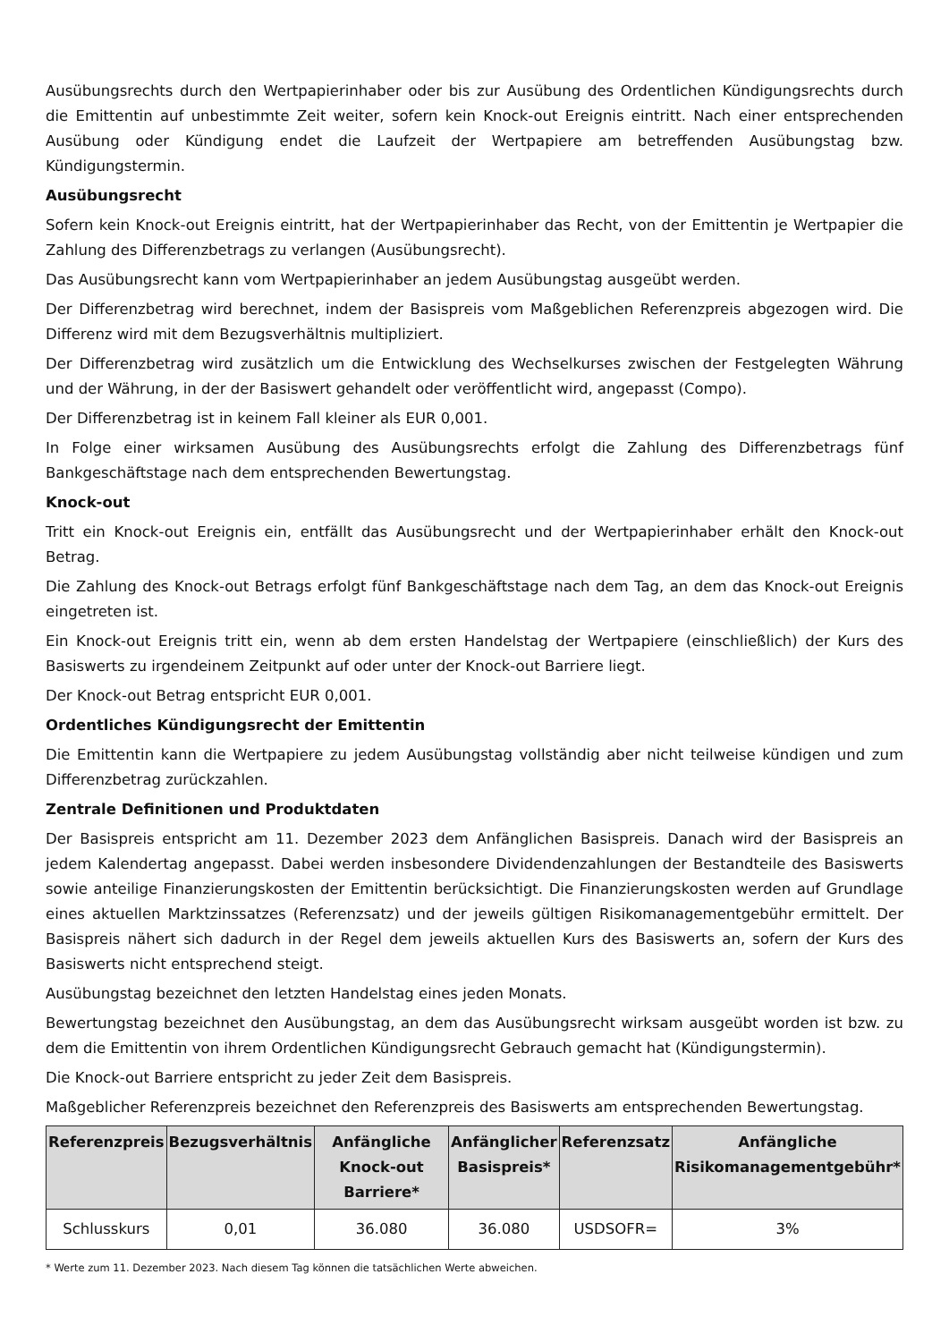Ausübungsrechts durch den Wertpapierinhaber oder bis zur Ausübung des Ordentlichen Kündigungsrechts durch die Emittentin auf unbestimmte Zeit weiter, sofern kein Knock-out Ereignis eintritt. Nach einer entsprechenden Ausübung oder Kündigung endet die Laufzeit der Wertpapiere am betreffenden Ausübungstag bzw. Kündigungstermin.
Ausübungsrecht
Sofern kein Knock-out Ereignis eintritt, hat der Wertpapierinhaber das Recht, von der Emittentin je Wertpapier die Zahlung des Differenzbetrags zu verlangen (Ausübungsrecht).
Das Ausübungsrecht kann vom Wertpapierinhaber an jedem Ausübungstag ausgeübt werden.
Der Differenzbetrag wird berechnet, indem der Basispreis vom Maßgeblichen Referenzpreis abgezogen wird. Die Differenz wird mit dem Bezugsverhältnis multipliziert.
Der Differenzbetrag wird zusätzlich um die Entwicklung des Wechselkurses zwischen der Festgelegten Währung und der Währung, in der der Basiswert gehandelt oder veröffentlicht wird, angepasst (Compo).
Der Differenzbetrag ist in keinem Fall kleiner als EUR 0,001.
In Folge einer wirksamen Ausübung des Ausübungsrechts erfolgt die Zahlung des Differenzbetrags fünf Bankgeschäftstage nach dem entsprechenden Bewertungstag.
Knock-out
Tritt ein Knock-out Ereignis ein, entfällt das Ausübungsrecht und der Wertpapierinhaber erhält den Knock-out Betrag.
Die Zahlung des Knock-out Betrags erfolgt fünf Bankgeschäftstage nach dem Tag, an dem das Knock-out Ereignis eingetreten ist.
Ein Knock-out Ereignis tritt ein, wenn ab dem ersten Handelstag der Wertpapiere (einschließlich) der Kurs des Basiswerts zu irgendeinem Zeitpunkt auf oder unter der Knock-out Barriere liegt.
Der Knock-out Betrag entspricht EUR 0,001.
Ordentliches Kündigungsrecht der Emittentin
Die Emittentin kann die Wertpapiere zu jedem Ausübungstag vollständig aber nicht teilweise kündigen und zum Differenzbetrag zurückzahlen.
Zentrale Definitionen und Produktdaten
Der Basispreis entspricht am 11. Dezember 2023 dem Anfänglichen Basispreis. Danach wird der Basispreis an jedem Kalendertag angepasst. Dabei werden insbesondere Dividendenzahlungen der Bestandteile des Basiswerts sowie anteilige Finanzierungskosten der Emittentin berücksichtigt. Die Finanzierungskosten werden auf Grundlage eines aktuellen Marktzinssatzes (Referenzsatz) und der jeweils gültigen Risikomanagementgebühr ermittelt. Der Basispreis nähert sich dadurch in der Regel dem jeweils aktuellen Kurs des Basiswerts an, sofern der Kurs des Basiswerts nicht entsprechend steigt.
Ausübungstag bezeichnet den letzten Handelstag eines jeden Monats.
Bewertungstag bezeichnet den Ausübungstag, an dem das Ausübungsrecht wirksam ausgeübt worden ist bzw. zu dem die Emittentin von ihrem Ordentlichen Kündigungsrecht Gebrauch gemacht hat (Kündigungstermin).
Die Knock-out Barriere entspricht zu jeder Zeit dem Basispreis.
Maßgeblicher Referenzpreis bezeichnet den Referenzpreis des Basiswerts am entsprechenden Bewertungstag.
| Referenzpreis | Bezugsverhältnis | Anfängliche Knock-out Barriere* | Anfänglicher Basispreis* | Referenzsatz | Anfängliche Risikomanagementgebühr* |
| --- | --- | --- | --- | --- | --- |
| Schlusskurs | 0,01 | 36.080 | 36.080 | USDSOFR= | 3% |
* Werte zum 11. Dezember 2023. Nach diesem Tag können die tatsächlichen Werte abweichen.